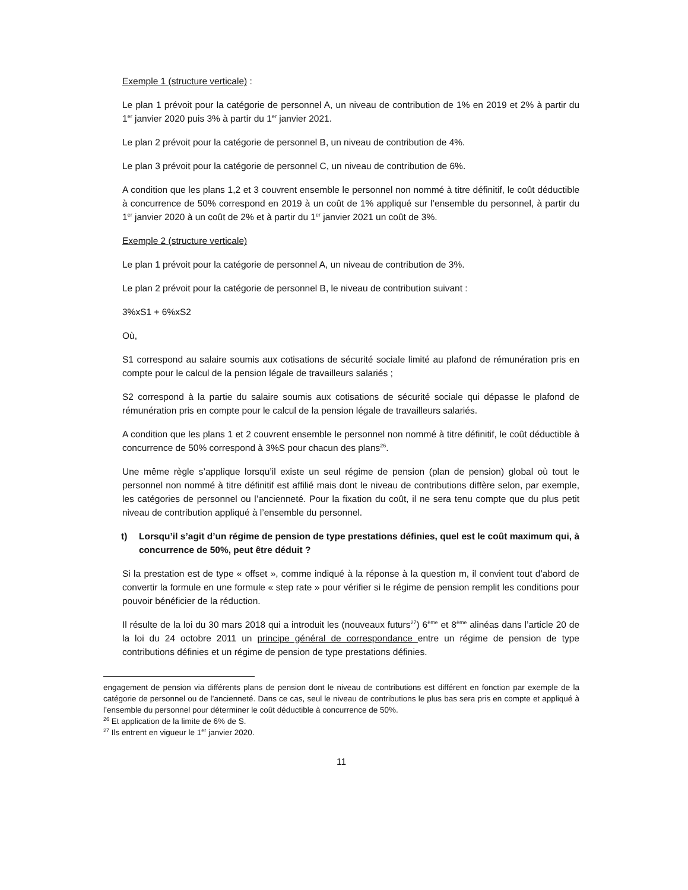Exemple 1 (structure verticale) :
Le plan 1 prévoit pour la catégorie de personnel A, un niveau de contribution de 1% en 2019 et 2% à partir du 1<sup>er</sup> janvier 2020 puis 3% à partir du 1<sup>er</sup> janvier 2021.
Le plan 2 prévoit pour la catégorie de personnel B, un niveau de contribution de 4%.
Le plan 3 prévoit pour la catégorie de personnel C, un niveau de contribution de 6%.
A condition que les plans 1,2 et 3 couvrent ensemble le personnel non nommé à titre définitif, le coût déductible à concurrence de 50% correspond en 2019 à un coût de 1% appliqué sur l’ensemble du personnel, à partir du 1<sup>er</sup> janvier 2020 à un coût de 2% et à partir du 1<sup>er</sup> janvier 2021 un coût de 3%.
Exemple 2 (structure verticale)
Le plan 1 prévoit pour la catégorie de personnel A, un niveau de contribution de 3%.
Le plan 2 prévoit pour la catégorie de personnel B, le niveau de contribution suivant :
3%xS1 + 6%xS2
Où,
S1 correspond au salaire soumis aux cotisations de sécurité sociale limité au plafond de rémunération pris en compte pour le calcul de la pension légale de travailleurs salariés ;
S2 correspond à la partie du salaire soumis aux cotisations de sécurité sociale qui dépasse le plafond de rémunération pris en compte pour le calcul de la pension légale de travailleurs salariés.
A condition que les plans 1 et 2 couvrent ensemble le personnel non nommé à titre définitif, le coût déductible à concurrence de 50% correspond à 3%S pour chacun des plans<sup>26</sup>.
Une même règle s’applique lorsqu’il existe un seul régime de pension (plan de pension) global où tout le personnel non nommé à titre définitif est affilié mais dont le niveau de contributions diffère selon, par exemple, les catégories de personnel ou l’ancienneté. Pour la fixation du coût, il ne sera tenu compte que du plus petit niveau de contribution appliqué à l’ensemble du personnel.
t) Lorsqu’il s’agit d’un régime de pension de type prestations définies, quel est le coût maximum qui, à concurrence de 50%, peut être déduit ?
Si la prestation est de type « offset », comme indiqué à la réponse à la question m, il convient tout d’abord de convertir la formule en une formule « step rate » pour vérifier si le régime de pension remplit les conditions pour pouvoir bénéficier de la réduction.
Il résulte de la loi du 30 mars 2018 qui a introduit les (nouveaux futurs<sup>27</sup>) 6<sup>ème</sup> et 8<sup>ème</sup> alinéas dans l’article 20 de la loi du 24 octobre 2011 un principe général de correspondance entre un régime de pension de type contributions définies et un régime de pension de type prestations définies.
engagement de pension via différents plans de pension dont le niveau de contributions est différent en fonction par exemple de la catégorie de personnel ou de l’ancienneté. Dans ce cas, seul le niveau de contributions le plus bas sera pris en compte et appliqué à l’ensemble du personnel pour déterminer le coût déductible à concurrence de 50%.
<sup>26</sup> Et application de la limite de 6% de S.
<sup>27</sup> Ils entrent en vigueur le 1<sup>er</sup> janvier 2020.
11